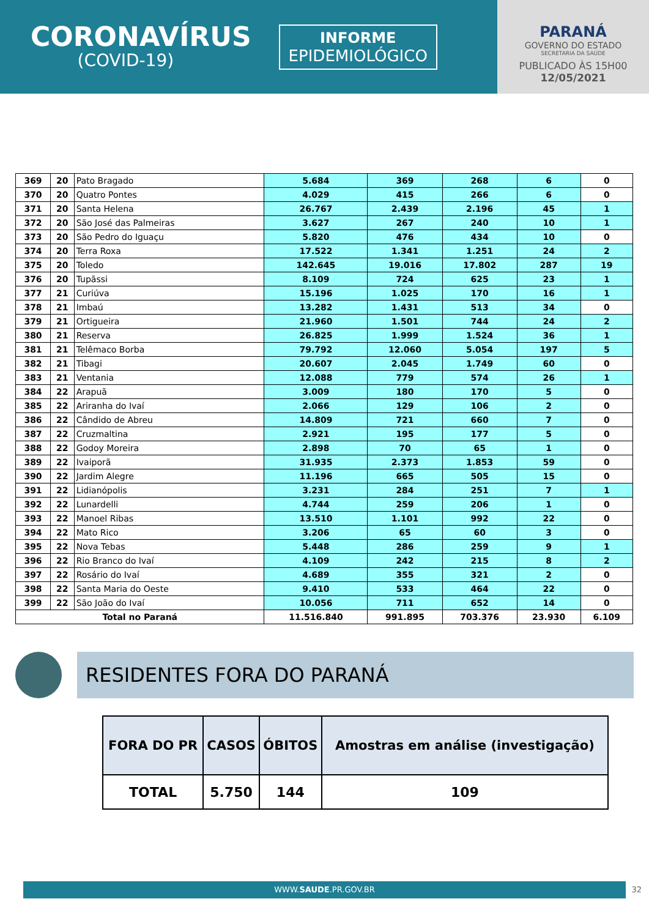CORONAVÍRUS
(COVID-19)
INFORME
EPIDEMIOLÓGICO
PARANÁ
GOVERNO DO ESTADO
SECRETARIA DA SAÚDE
PUBLICADO ÀS 15H00
12/05/2021
| 369 | 20 | Pato Bragado | 5.684 | 369 | 268 | 6 | 0 |
| 370 | 20 | Quatro Pontes | 4.029 | 415 | 266 | 6 | 0 |
| 371 | 20 | Santa Helena | 26.767 | 2.439 | 2.196 | 45 | 1 |
| 372 | 20 | São José das Palmeiras | 3.627 | 267 | 240 | 10 | 1 |
| 373 | 20 | São Pedro do Iguaçu | 5.820 | 476 | 434 | 10 | 0 |
| 374 | 20 | Terra Roxa | 17.522 | 1.341 | 1.251 | 24 | 2 |
| 375 | 20 | Toledo | 142.645 | 19.016 | 17.802 | 287 | 19 |
| 376 | 20 | Tupãssi | 8.109 | 724 | 625 | 23 | 1 |
| 377 | 21 | Curiúva | 15.196 | 1.025 | 170 | 16 | 1 |
| 378 | 21 | Imbaú | 13.282 | 1.431 | 513 | 34 | 0 |
| 379 | 21 | Ortigueira | 21.960 | 1.501 | 744 | 24 | 2 |
| 380 | 21 | Reserva | 26.825 | 1.999 | 1.524 | 36 | 1 |
| 381 | 21 | Telêmaco Borba | 79.792 | 12.060 | 5.054 | 197 | 5 |
| 382 | 21 | Tibagi | 20.607 | 2.045 | 1.749 | 60 | 0 |
| 383 | 21 | Ventania | 12.088 | 779 | 574 | 26 | 1 |
| 384 | 22 | Arapuã | 3.009 | 180 | 170 | 5 | 0 |
| 385 | 22 | Ariranha do Ivaí | 2.066 | 129 | 106 | 2 | 0 |
| 386 | 22 | Cândido de Abreu | 14.809 | 721 | 660 | 7 | 0 |
| 387 | 22 | Cruzmaltina | 2.921 | 195 | 177 | 5 | 0 |
| 388 | 22 | Godoy Moreira | 2.898 | 70 | 65 | 1 | 0 |
| 389 | 22 | Ivaiporã | 31.935 | 2.373 | 1.853 | 59 | 0 |
| 390 | 22 | Jardim Alegre | 11.196 | 665 | 505 | 15 | 0 |
| 391 | 22 | Lidianópolis | 3.231 | 284 | 251 | 7 | 1 |
| 392 | 22 | Lunardelli | 4.744 | 259 | 206 | 1 | 0 |
| 393 | 22 | Manoel Ribas | 13.510 | 1.101 | 992 | 22 | 0 |
| 394 | 22 | Mato Rico | 3.206 | 65 | 60 | 3 | 0 |
| 395 | 22 | Nova Tebas | 5.448 | 286 | 259 | 9 | 1 |
| 396 | 22 | Rio Branco do Ivaí | 4.109 | 242 | 215 | 8 | 2 |
| 397 | 22 | Rosário do Ivaí | 4.689 | 355 | 321 | 2 | 0 |
| 398 | 22 | Santa Maria do Oeste | 9.410 | 533 | 464 | 22 | 0 |
| 399 | 22 | São João do Ivaí | 10.056 | 711 | 652 | 14 | 0 |
| Total no Paraná | | | 11.516.840 | 991.895 | 703.376 | 23.930 | 6.109 |
RESIDENTES FORA DO PARANÁ
| FORA DO PR | CASOS | ÓBITOS | Amostras em análise (investigação) |
| --- | --- | --- | --- |
| TOTAL | 5.750 | 144 | 109 |
WWW.SAUDE.PR.GOV.BR 32